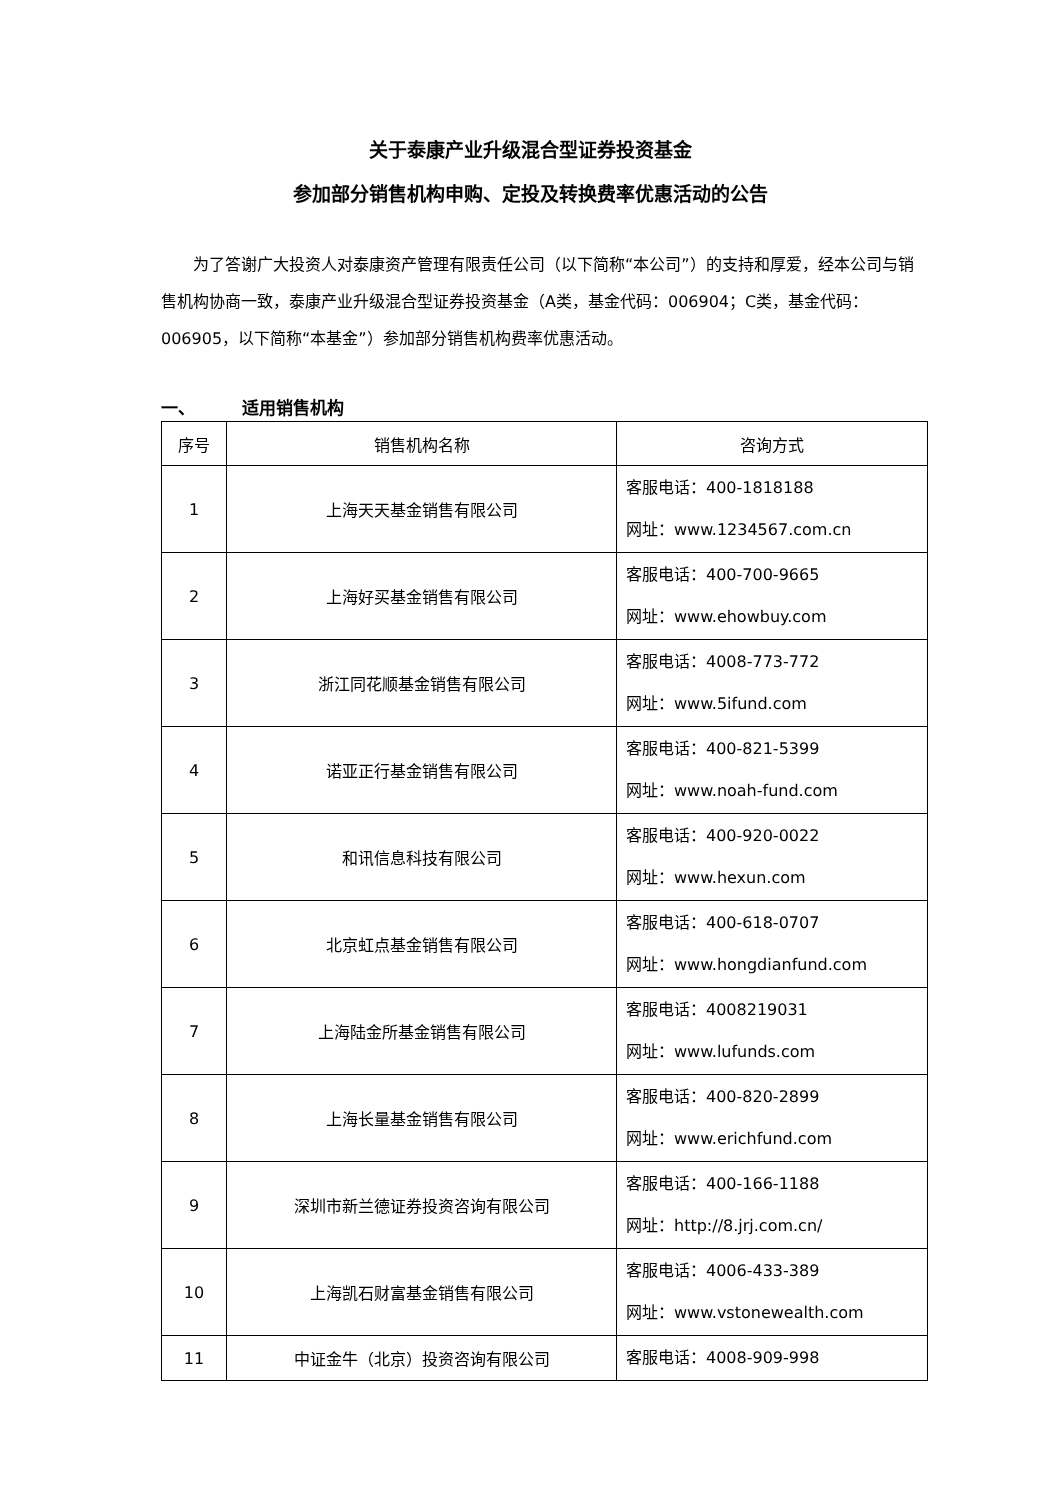关于泰康产业升级混合型证券投资基金
参加部分销售机构申购、定投及转换费率优惠活动的公告
为了答谢广大投资人对泰康资产管理有限责任公司（以下简称“本公司”）的支持和厚爱，经本公司与销售机构协商一致，泰康产业升级混合型证券投资基金（A类，基金代码：006904；C类，基金代码：006905，以下简称“本基金”）参加部分销售机构费率优惠活动。
一、 适用销售机构
| 序号 | 销售机构名称 | 咨询方式 |
| --- | --- | --- |
| 1 | 上海天天基金销售有限公司 | 客服电话：400-1818188 网址：www.1234567.com.cn |
| 2 | 上海好买基金销售有限公司 | 客服电话：400-700-9665 网址：www.ehowbuy.com |
| 3 | 浙江同花顺基金销售有限公司 | 客服电话：4008-773-772 网址：www.5ifund.com |
| 4 | 诺亚正行基金销售有限公司 | 客服电话：400-821-5399 网址：www.noah-fund.com |
| 5 | 和讯信息科技有限公司 | 客服电话：400-920-0022 网址：www.hexun.com |
| 6 | 北京虹点基金销售有限公司 | 客服电话：400-618-0707 网址：www.hongdianfund.com |
| 7 | 上海陆金所基金销售有限公司 | 客服电话：4008219031 网址：www.lufunds.com |
| 8 | 上海长量基金销售有限公司 | 客服电话：400-820-2899 网址：www.erichfund.com |
| 9 | 深圳市新兰德证券投资咨询有限公司 | 客服电话：400-166-1188 网址：http://8.jrj.com.cn/ |
| 10 | 上海凯石财富基金销售有限公司 | 客服电话：4006-433-389 网址：www.vstonewealth.com |
| 11 | 中证金牛（北京）投资咨询有限公司 | 客服电话：4008-909-998 |